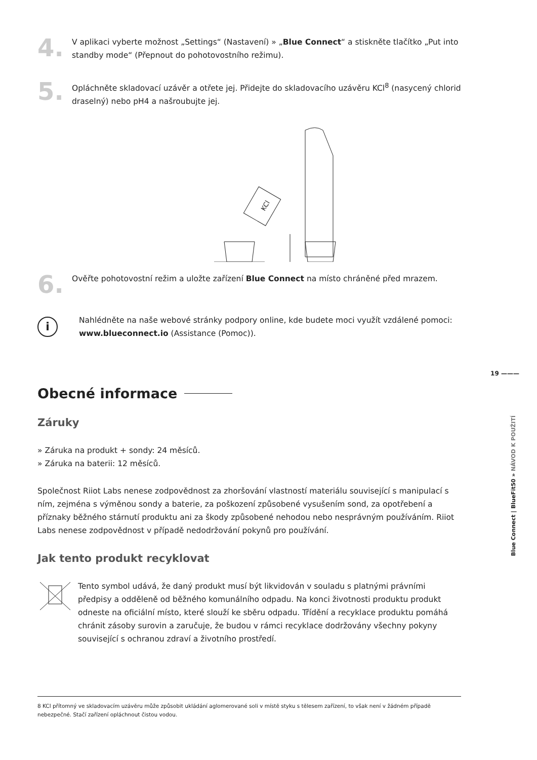19 ———
Blue Connect | BlueFit50 » NÁVOD K POUŽITÍ
4.
V aplikaci vyberte možnost „Settings“ (Nastavení) » „Blue Connect“ a stiskněte tlačítko „Put into standby mode“ (Přepnout do pohotovostního režimu).
5.
Opláchněte skladovací uzávěr a otřete jej. Přidejte do skladovacího uzávěru KCl<sup>8</sup> (nasycený chlorid draselný) nebo pH4 a našroubujte jej.
KCl
6.
Ověřte pohotovostní režim a uložte zařízení Blue Connect na místo chráněné před mrazem.
i
Nahlédněte na naše webové stránky podpory online, kde budete moci využít vzdálené pomoci: www.blueconnect.io (Assistance (Pomoc)).
Obecné informace
Záruky
» Záruka na produkt + sondy: 24 měsíců.
» Záruka na baterii: 12 měsíců.
Společnost Riiot Labs nenese zodpovědnost za zhoršování vlastností materiálu související s manipulací s ním, zejména s výměnou sondy a baterie, za poškození způsobené vysušením sond, za opotřebení a příznaky běžného stárnutí produktu ani za škody způsobené nehodou nebo nesprávným používáním. Riiot Labs nenese zodpovědnost v případě nedodržování pokynů pro používání.
Jak tento produkt recyklovat
Tento symbol udává, že daný produkt musí být likvidován v souladu s platnými právními předpisy a odděleně od běžného komunálního odpadu. Na konci životnosti produktu produkt odneste na oficiální místo, které slouží ke sběru odpadu. Třídění a recyklace produktu pomáhá chránit zásoby surovin a zaručuje, že budou v rámci recyklace dodržovány všechny pokyny související s ochranou zdraví a životního prostředí.
8 KCl přítomný ve skladovacím uzávěru může způsobit ukládání aglomerované soli v místě styku s tělesem zařízení, to však není v žádném případě nebezpečné. Stačí zařízení opláchnout čistou vodou.